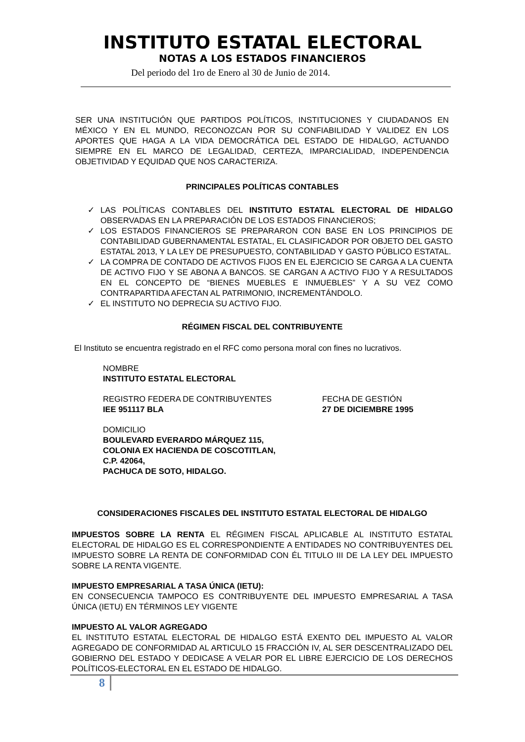INSTITUTO ESTATAL ELECTORAL
NOTAS A LOS ESTADOS FINANCIEROS
Del periodo del 1ro de Enero al 30 de Junio de 2014.
SER UNA INSTITUCIÓN QUE PARTIDOS POLÍTICOS, INSTITUCIONES Y CIUDADANOS EN MÉXICO Y EN EL MUNDO, RECONOZCAN POR SU CONFIABILIDAD Y VALIDEZ EN LOS APORTES QUE HAGA A LA VIDA DEMOCRÁTICA DEL ESTADO DE HIDALGO, ACTUANDO SIEMPRE EN EL MARCO DE LEGALIDAD, CERTEZA, IMPARCIALIDAD, INDEPENDENCIA OBJETIVIDAD Y EQUIDAD QUE NOS CARACTERIZA.
PRINCIPALES POLÍTICAS CONTABLES
✓ LAS POLÍTICAS CONTABLES DEL INSTITUTO ESTATAL ELECTORAL DE HIDALGO OBSERVADAS EN LA PREPARACIÓN DE LOS ESTADOS FINANCIEROS;
✓ LOS ESTADOS FINANCIEROS SE PREPARARON CON BASE EN LOS PRINCIPIOS DE CONTABILIDAD GUBERNAMENTAL ESTATAL, EL CLASIFICADOR POR OBJETO DEL GASTO ESTATAL 2013, Y LA LEY DE PRESUPUESTO, CONTABILIDAD Y GASTO PÚBLICO ESTATAL.
✓ LA COMPRA DE CONTADO DE ACTIVOS FIJOS EN EL EJERCICIO SE CARGA A LA CUENTA DE ACTIVO FIJO Y SE ABONA A BANCOS. SE CARGAN A ACTIVO FIJO Y A RESULTADOS EN EL CONCEPTO DE “BIENES MUEBLES E INMUEBLES” Y A SU VEZ COMO CONTRAPARTIDA AFECTAN AL PATRIMONIO, INCREMENTÁNDOLO.
✓ EL INSTITUTO NO DEPRECIA SU ACTIVO FIJO.
RÉGIMEN FISCAL DEL CONTRIBUYENTE
El Instituto se encuentra registrado en el RFC como persona moral con fines no lucrativos.
NOMBRE
INSTITUTO ESTATAL ELECTORAL
REGISTRO FEDERA DE CONTRIBUYENTES
IEE 951117 BLA
FECHA DE GESTIÓN
27 DE DICIEMBRE 1995
DOMICILIO
BOULEVARD EVERARDO MÁRQUEZ 115,
COLONIA EX HACIENDA DE COSCOTITLAN,
C.P. 42064,
PACHUCA DE SOTO, HIDALGO.
CONSIDERACIONES FISCALES DEL INSTITUTO ESTATAL ELECTORAL DE HIDALGO
IMPUESTOS SOBRE LA RENTA EL RÉGIMEN FISCAL APLICABLE AL INSTITUTO ESTATAL ELECTORAL DE HIDALGO ES EL CORRESPONDIENTE A ENTIDADES NO CONTRIBUYENTES DEL IMPUESTO SOBRE LA RENTA DE CONFORMIDAD CON ÉL TITULO III DE LA LEY DEL IMPUESTO SOBRE LA RENTA VIGENTE.
IMPUESTO EMPRESARIAL A TASA ÚNICA (IETU):
EN CONSECUENCIA TAMPOCO ES CONTRIBUYENTE DEL IMPUESTO EMPRESARIAL A TASA ÚNICA (IETU) EN TÉRMINOS LEY VIGENTE
IMPUESTO AL VALOR AGREGADO
EL INSTITUTO ESTATAL ELECTORAL DE HIDALGO ESTÁ EXENTO DEL IMPUESTO AL VALOR AGREGADO DE CONFORMIDAD AL ARTICULO 15 FRACCIÓN IV, AL SER DESCENTRALIZADO DEL GOBIERNO DEL ESTADO Y DEDICASE A VELAR POR EL LIBRE EJERCICIO DE LOS DERECHOS POLÍTICOS-ELECTORAL EN EL ESTADO DE HIDALGO.
8